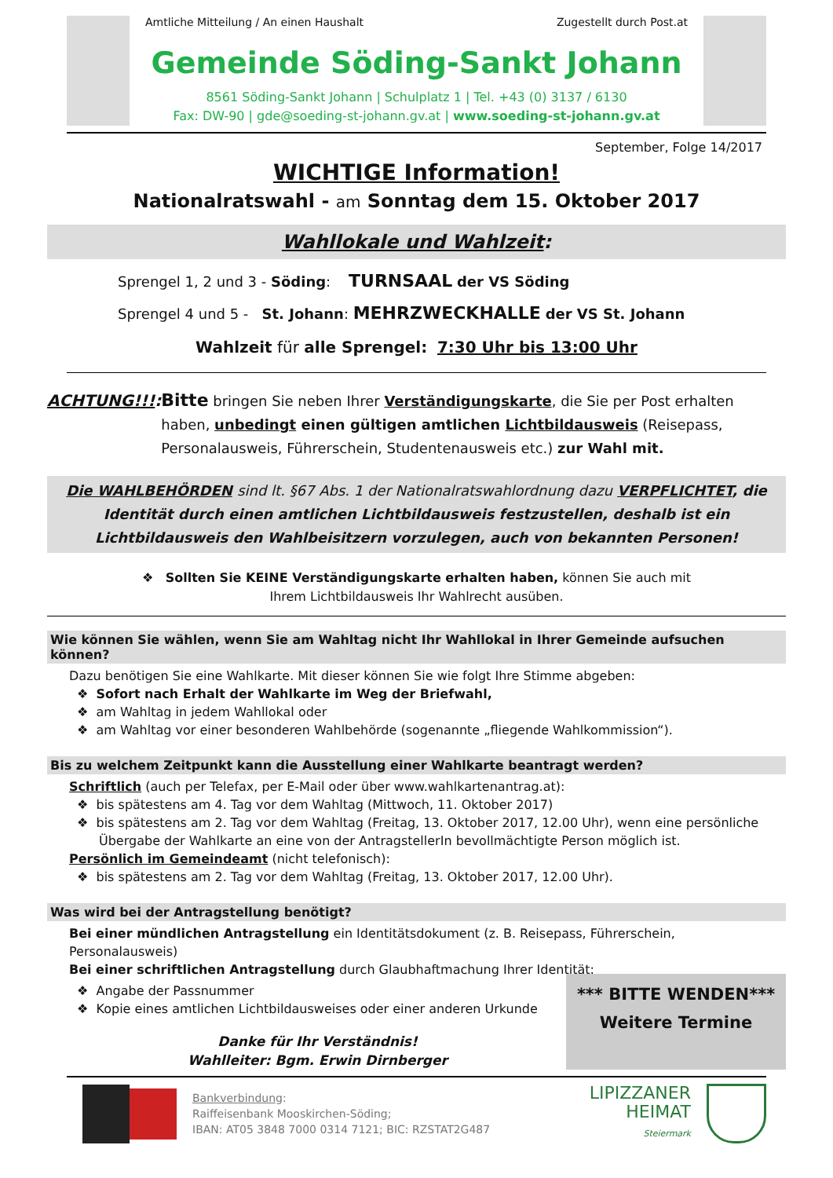Amtliche Mitteilung / An einen Haushalt Zugestellt durch Post.at
Gemeinde Söding-Sankt Johann
8561 Söding-Sankt Johann | Schulplatz 1 | Tel. +43 (0) 3137 / 6130
Fax: DW-90 | gde@soeding-st-johann.gv.at | www.soeding-st-johann.gv.at
September, Folge 14/2017
WICHTIGE Information!
Nationalratswahl - am Sonntag dem 15. Oktober 2017
Wahllokale und Wahlzeit:
Sprengel 1, 2 und 3 - Söding: TURNSAAL der VS Söding
Sprengel 4 und 5 - St. Johann: MEHRZWECKHALLE der VS St. Johann
Wahlzeit für alle Sprengel: 7:30 Uhr bis 13:00 Uhr
ACHTUNG!!!: Bitte bringen Sie neben Ihrer Verständigungskarte, die Sie per Post erhalten haben, unbedingt einen gültigen amtlichen Lichtbildausweis (Reisepass, Personalausweis, Führerschein, Studentenausweis etc.) zur Wahl mit.
Die WAHLBEHÖRDEN sind lt. §67 Abs. 1 der Nationalratswahlordnung dazu VERPFLICHTET, die Identität durch einen amtlichen Lichtbildausweis festzustellen, deshalb ist ein Lichtbildausweis den Wahlbeisitzern vorzulegen, auch von bekannten Personen!
❖ Sollten Sie KEINE Verständigungskarte erhalten haben, können Sie auch mit
Ihrem Lichtbildausweis Ihr Wahlrecht ausüben.
Wie können Sie wählen, wenn Sie am Wahltag nicht Ihr Wahllokal in Ihrer Gemeinde aufsuchen können?
Dazu benötigen Sie eine Wahlkarte. Mit dieser können Sie wie folgt Ihre Stimme abgeben:
❖ Sofort nach Erhalt der Wahlkarte im Weg der Briefwahl,
❖ am Wahltag in jedem Wahllokal oder
❖ am Wahltag vor einer besonderen Wahlbehörde (sogenannte „fliegende Wahlkommission“).
Bis zu welchem Zeitpunkt kann die Ausstellung einer Wahlkarte beantragt werden?
Schriftlich (auch per Telefax, per E-Mail oder über www.wahlkartenantrag.at):
❖ bis spätestens am 4. Tag vor dem Wahltag (Mittwoch, 11. Oktober 2017)
❖ bis spätestens am 2. Tag vor dem Wahltag (Freitag, 13. Oktober 2017, 12.00 Uhr), wenn eine persönliche Übergabe der Wahlkarte an eine von der AntragstellerIn bevollmächtigte Person möglich ist.
Persönlich im Gemeindeamt (nicht telefonisch):
❖ bis spätestens am 2. Tag vor dem Wahltag (Freitag, 13. Oktober 2017, 12.00 Uhr).
Was wird bei der Antragstellung benötigt?
Bei einer mündlichen Antragstellung ein Identitätsdokument (z. B. Reisepass, Führerschein, Personalausweis)
Bei einer schriftlichen Antragstellung durch Glaubhaftmachung Ihrer Identität:
❖ Angabe der Passnummer
❖ Kopie eines amtlichen Lichtbildausweises oder einer anderen Urkunde
Danke für Ihr Verständnis!
Wahlleiter: Bgm. Erwin Dirnberger
*** BITTE WENDEN***
Weitere Termine
Bankverbindung:
Raiffeisenbank Mooskirchen-Söding;
IBAN: AT05 3848 7000 0314 7121; BIC: RZSTAT2G487
LIPIZZANER
HEIMAT
Steiermark